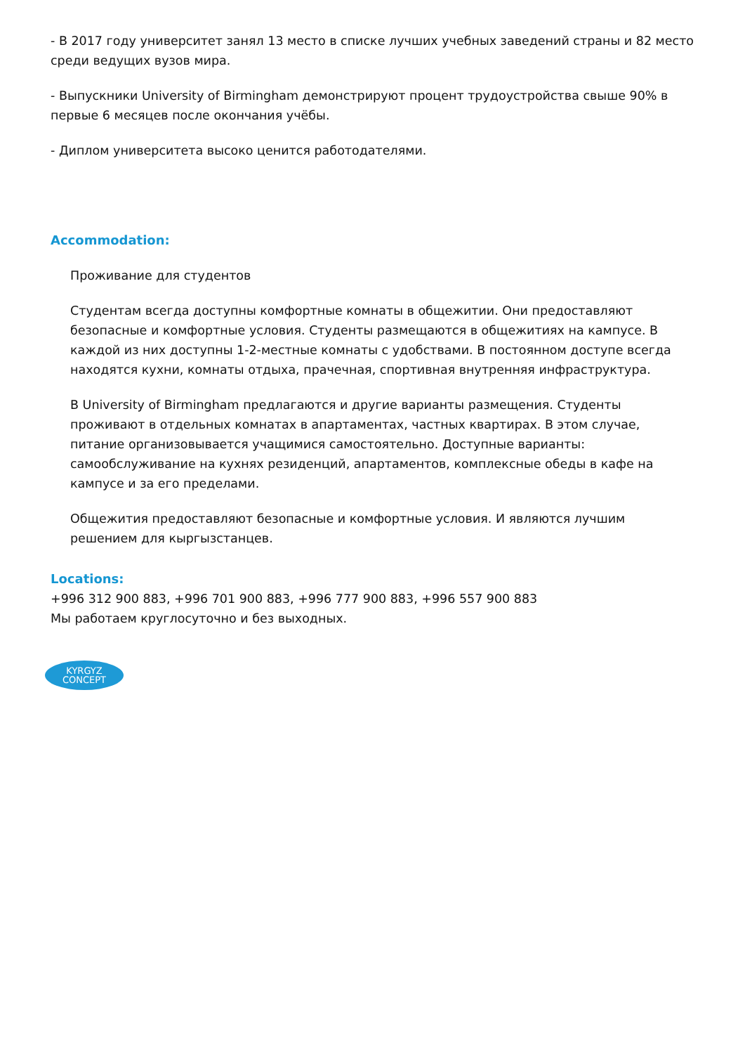- В 2017 году университет занял 13 место в списке лучших учебных заведений страны и 82 место среди ведущих вузов мира.
- Выпускники University of Birmingham демонстрируют процент трудоустройства свыше 90% в первые 6 месяцев после окончания учёбы.
- Диплом университета высоко ценится работодателями.
Accommodation:
Проживание для студентов
Студентам всегда доступны комфортные комнаты в общежитии. Они предоставляют безопасные и комфортные условия. Студенты размещаются в общежитиях на кампусе. В каждой из них доступны 1-2-местные комнаты с удобствами. В постоянном доступе всегда находятся кухни, комнаты отдыха, прачечная, спортивная внутренняя инфраструктура.
В University of Birmingham предлагаются и другие варианты размещения. Студенты проживают в отдельных комнатах в апартаментах, частных квартирах. В этом случае, питание организовывается учащимися самостоятельно. Доступные варианты: самообслуживание на кухнях резиденций, апартаментов, комплексные обеды в кафе на кампусе и за его пределами.
Общежития предоставляют безопасные и комфортные условия. И являются лучшим решением для кыргызстанцев.
Locations:
+996 312 900 883, +996 701 900 883, +996 777 900 883, +996 557 900 883
Мы работаем круглосуточно и без выходных.
KYRGYZ
CONCEPT